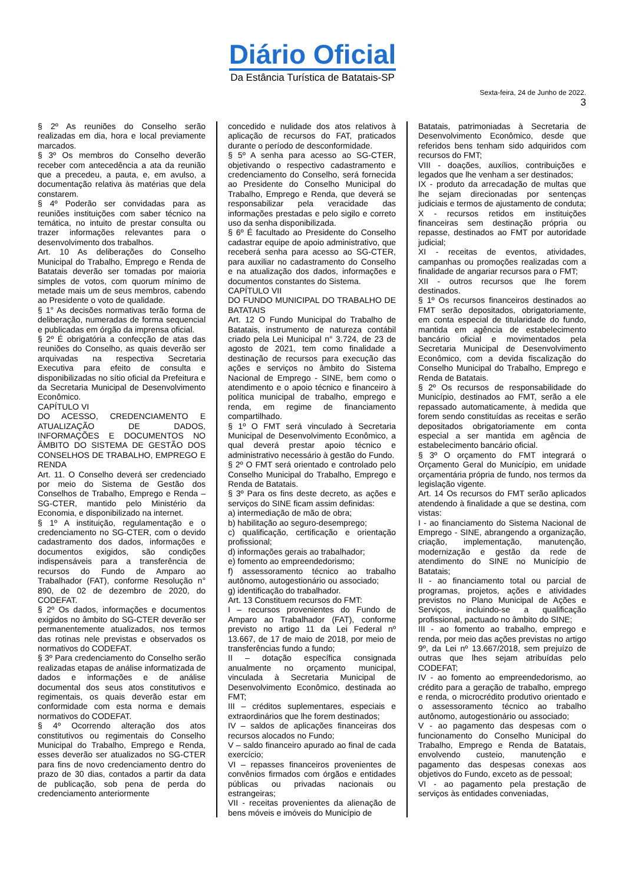Diário Oficial
Da Estância Turística de Batatais-SP
Sexta-feira, 24 de Junho de 2022.
3
§ 2º As reuniões do Conselho serão realizadas em dia, hora e local previamente marcados.
§ 3º Os membros do Conselho deverão receber com antecedência a ata da reunião que a precedeu, a pauta, e, em avulso, a documentação relativa às matérias que dela constarem.
§ 4º Poderão ser convidadas para as reuniões instituições com saber técnico na temática, no intuito de prestar consulta ou trazer informações relevantes para o desenvolvimento dos trabalhos.
Art. 10 As deliberações do Conselho Municipal do Trabalho, Emprego e Renda de Batatais deverão ser tomadas por maioria simples de votos, com quorum mínimo de metade mais um de seus membros, cabendo ao Presidente o voto de qualidade.
§ 1° As decisões normativas terão forma de deliberação, numeradas de forma sequencial e publicadas em órgão da imprensa oficial.
§ 2º É obrigatória a confecção de atas das reuniões do Conselho, as quais deverão ser arquivadas na respectiva Secretaria Executiva para efeito de consulta e disponibilizadas no sítio oficial da Prefeitura e da Secretaria Municipal de Desenvolvimento Econômico.
CAPÍTULO VI
DO ACESSO, CREDENCIAMENTO E ATUALIZAÇÃO DE DADOS, INFORMAÇÕES E DOCUMENTOS NO ÂMBITO DO SISTEMA DE GESTÃO DOS CONSELHOS DE TRABALHO, EMPREGO E RENDA
Art. 11. O Conselho deverá ser credenciado por meio do Sistema de Gestão dos Conselhos de Trabalho, Emprego e Renda – SG-CTER, mantido pelo Ministério da Economia, e disponibilizado na internet.
§ 1º A instituição, regulamentação e o credenciamento no SG-CTER, com o devido cadastramento dos dados, informações e documentos exigidos, são condições indispensáveis para a transferência de recursos do Fundo de Amparo ao Trabalhador (FAT), conforme Resolução n° 890, de 02 de dezembro de 2020, do CODEFAT.
§ 2º Os dados, informações e documentos exigidos no âmbito do SG-CTER deverão ser permanentemente atualizados, nos termos das rotinas nele previstas e observados os normativos do CODEFAT.
§ 3º Para credenciamento do Conselho serão realizadas etapas de análise informatizada de dados e informações e de análise documental dos seus atos constitutivos e regimentais, os quais deverão estar em conformidade com esta norma e demais normativos do CODEFAT.
§ 4º Ocorrendo alteração dos atos constitutivos ou regimentais do Conselho Municipal do Trabalho, Emprego e Renda, esses deverão ser atualizados no SG-CTER para fins de novo credenciamento dentro do prazo de 30 dias, contados a partir da data de publicação, sob pena de perda do credenciamento anteriormente
concedido e nulidade dos atos relativos à aplicação de recursos do FAT, praticados durante o período de desconformidade.
§ 5º A senha para acesso ao SG-CTER, objetivando o respectivo cadastramento e credenciamento do Conselho, será fornecida ao Presidente do Conselho Municipal do Trabalho, Emprego e Renda, que deverá se responsabilizar pela veracidade das informações prestadas e pelo sigilo e correto uso da senha disponibilizada.
§ 6º É facultado ao Presidente do Conselho cadastrar equipe de apoio administrativo, que receberá senha para acesso ao SG-CTER, para auxiliar no cadastramento do Conselho e na atualização dos dados, informações e documentos constantes do Sistema.
CAPÍTULO VII
DO FUNDO MUNICIPAL DO TRABALHO DE BATATAIS
Art. 12 O Fundo Municipal do Trabalho de Batatais, instrumento de natureza contábil criado pela Lei Municipal n° 3.724, de 23 de agosto de 2021, tem como finalidade a destinação de recursos para execução das ações e serviços no âmbito do Sistema Nacional de Emprego - SINE, bem como o atendimento e o apoio técnico e financeiro à política municipal de trabalho, emprego e renda, em regime de financiamento compartilhado.
§ 1º O FMT será vinculado à Secretaria Municipal de Desenvolvimento Econômico, a qual deverá prestar apoio técnico e administrativo necessário à gestão do Fundo.
§ 2º O FMT será orientado e controlado pelo Conselho Municipal do Trabalho, Emprego e Renda de Batatais.
§ 3º Para os fins deste decreto, as ações e serviços do SINE ficam assim definidas:
a) intermediação de mão de obra;
b) habilitação ao seguro-desemprego;
c) qualificação, certificação e orientação profissional;
d) informações gerais ao trabalhador;
e) fomento ao empreendedorismo;
f) assessoramento técnico ao trabalho autônomo, autogestionário ou associado;
g) identificação do trabalhador.
Art. 13 Constituem recursos do FMT:
I – recursos provenientes do Fundo de Amparo ao Trabalhador (FAT), conforme previsto no artigo 11 da Lei Federal nº 13.667, de 17 de maio de 2018, por meio de transferências fundo a fundo;
II – dotação específica consignada anualmente no orçamento municipal, vinculada à Secretaria Municipal de Desenvolvimento Econômico, destinada ao FMT;
III – créditos suplementares, especiais e extraordinários que lhe forem destinados;
IV – saldos de aplicações financeiras dos recursos alocados no Fundo;
V – saldo financeiro apurado ao final de cada exercício;
VI – repasses financeiros provenientes de convênios firmados com órgãos e entidades públicas ou privadas nacionais ou estrangeiras;
VII - receitas provenientes da alienação de bens móveis e imóveis do Município de
Batatais, patrimoniadas à Secretaria de Desenvolvimento Econômico, desde que referidos bens tenham sido adquiridos com recursos do FMT;
VIII - doações, auxílios, contribuições e legados que lhe venham a ser destinados;
IX - produto da arrecadação de multas que lhe sejam direcionadas por sentenças judiciais e termos de ajustamento de conduta;
X - recursos retidos em instituições financeiras sem destinação própria ou repasse, destinados ao FMT por autoridade judicial;
XI - receitas de eventos, atividades, campanhas ou promoções realizadas com a finalidade de angariar recursos para o FMT;
XII - outros recursos que lhe forem destinados.
§ 1º Os recursos financeiros destinados ao FMT serão depositados, obrigatoriamente, em conta especial de titularidade do fundo, mantida em agência de estabelecimento bancário oficial e movimentados pela Secretaria Municipal de Desenvolvimento Econômico, com a devida fiscalização do Conselho Municipal do Trabalho, Emprego e Renda de Batatais.
§ 2º Os recursos de responsabilidade do Município, destinados ao FMT, serão a ele repassado automaticamente, à medida que forem sendo constituídas as receitas e serão depositados obrigatoriamente em conta especial a ser mantida em agência de estabelecimento bancário oficial.
§ 3º O orçamento do FMT integrará o Orçamento Geral do Município, em unidade orçamentária própria de fundo, nos termos da legislação vigente.
Art. 14 Os recursos do FMT serão aplicados atendendo à finalidade a que se destina, com vistas:
I - ao financiamento do Sistema Nacional de Emprego - SINE, abrangendo a organização, criação, implementação, manutenção, modernização e gestão da rede de atendimento do SINE no Município de Batatais;
II - ao financiamento total ou parcial de programas, projetos, ações e atividades previstos no Plano Municipal de Ações e Serviços, incluindo-se a qualificação profissional, pactuado no âmbito do SINE;
III - ao fomento ao trabalho, emprego e renda, por meio das ações previstas no artigo 9º, da Lei nº 13.667/2018, sem prejuízo de outras que lhes sejam atribuídas pelo CODEFAT;
IV - ao fomento ao empreendedorismo, ao crédito para a geração de trabalho, emprego e renda, o microcrédito produtivo orientado e o assessoramento técnico ao trabalho autônomo, autogestionário ou associado;
V - ao pagamento das despesas com o funcionamento do Conselho Municipal do Trabalho, Emprego e Renda de Batatais, envolvendo custeio, manutenção e pagamento das despesas conexas aos objetivos do Fundo, exceto as de pessoal;
VI - ao pagamento pela prestação de serviços às entidades conveniadas,